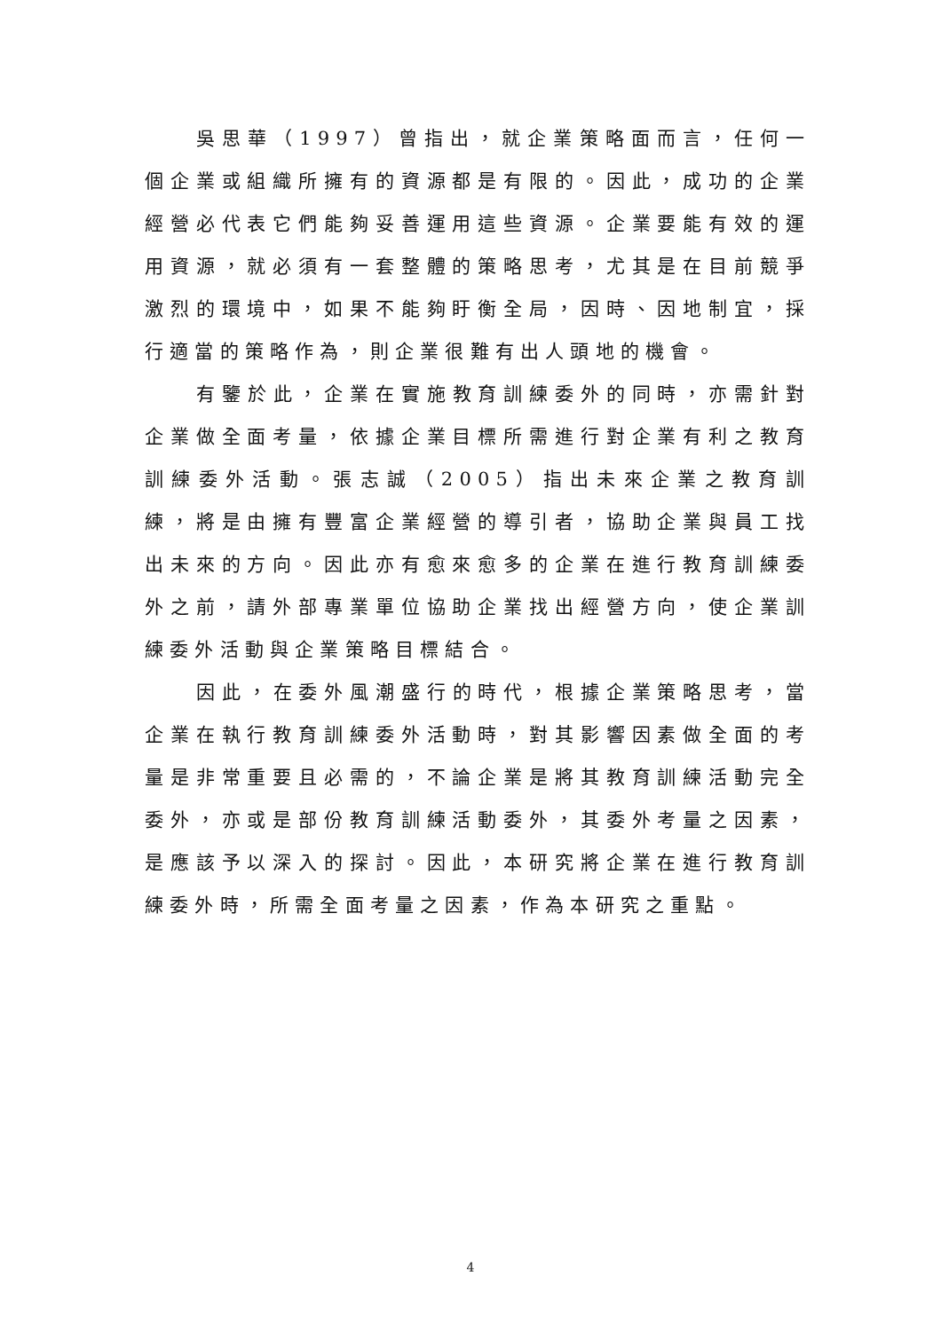吳思華（1997）曾指出，就企業策略面而言，任何一個企業或組織所擁有的資源都是有限的。因此，成功的企業經營必代表它們能夠妥善運用這些資源。企業要能有效的運用資源，就必須有一套整體的策略思考，尤其是在目前競爭激烈的環境中，如果不能夠盱衡全局，因時、因地制宜，採行適當的策略作為，則企業很難有出人頭地的機會。
有鑒於此，企業在實施教育訓練委外的同時，亦需針對企業做全面考量，依據企業目標所需進行對企業有利之教育訓練委外活動。張志誠（2005）指出未來企業之教育訓練，將是由擁有豐富企業經營的導引者，協助企業與員工找出未來的方向。因此亦有愈來愈多的企業在進行教育訓練委外之前，請外部專業單位協助企業找出經營方向，使企業訓練委外活動與企業策略目標結合。
因此，在委外風潮盛行的時代，根據企業策略思考，當企業在執行教育訓練委外活動時，對其影響因素做全面的考量是非常重要且必需的，不論企業是將其教育訓練活動完全委外，亦或是部份教育訓練活動委外，其委外考量之因素，是應該予以深入的探討。因此，本研究將企業在進行教育訓練委外時，所需全面考量之因素，作為本研究之重點。
4